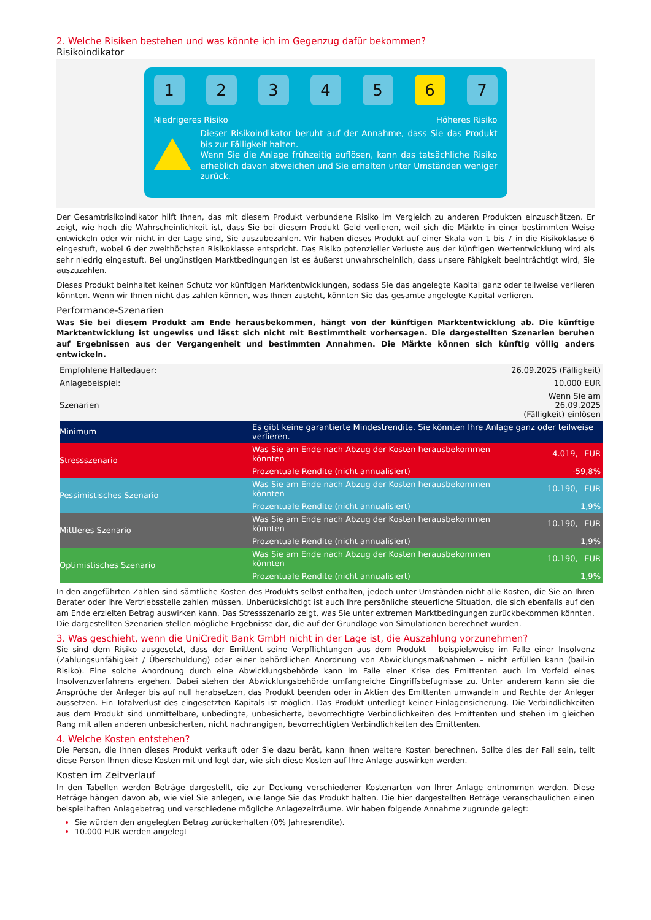2. Welche Risiken bestehen und was könnte ich im Gegenzug dafür bekommen?
Risikoindikator
1 2 3 4 5 6 7
Niedrigeres Risiko Höheres Risiko
Dieser Risikoindikator beruht auf der Annahme, dass Sie das Produkt bis zur Fälligkeit halten.
Wenn Sie die Anlage frühzeitig auflösen, kann das tatsächliche Risiko erheblich davon abweichen und Sie erhalten unter Umständen weniger zurück.
Der Gesamtrisikoindikator hilft Ihnen, das mit diesem Produkt verbundene Risiko im Vergleich zu anderen Produkten einzuschätzen. Er zeigt, wie hoch die Wahrscheinlichkeit ist, dass Sie bei diesem Produkt Geld verlieren, weil sich die Märkte in einer bestimmten Weise entwickeln oder wir nicht in der Lage sind, Sie auszubezahlen. Wir haben dieses Produkt auf einer Skala von 1 bis 7 in die Risikoklasse 6 eingestuft, wobei 6 der zweithöchsten Risikoklasse entspricht. Das Risiko potenzieller Verluste aus der künftigen Wertentwicklung wird als sehr niedrig eingestuft. Bei ungünstigen Marktbedingungen ist es äußerst unwahrscheinlich, dass unsere Fähigkeit beeinträchtigt wird, Sie auszuzahlen.
Dieses Produkt beinhaltet keinen Schutz vor künftigen Marktentwicklungen, sodass Sie das angelegte Kapital ganz oder teilweise verlieren könnten. Wenn wir Ihnen nicht das zahlen können, was Ihnen zusteht, könnten Sie das gesamte angelegte Kapital verlieren.
Performance-Szenarien
Was Sie bei diesem Produkt am Ende herausbekommen, hängt von der künftigen Marktentwicklung ab. Die künftige Marktentwicklung ist ungewiss und lässt sich nicht mit Bestimmtheit vorhersagen. Die dargestellten Szenarien beruhen auf Ergebnissen aus der Vergangenheit und bestimmten Annahmen. Die Märkte können sich künftig völlig anders entwickeln.
| Empfohlene Haltedauer: | | 26.09.2025 (Fälligkeit) |
| Anlagebeispiel: | | 10.000 EUR |
| Szenarien | | Wenn Sie am 26.09.2025 (Fälligkeit) einlösen |
| Minimum | Es gibt keine garantierte Mindestrendite. Sie könnten Ihre Anlage ganz oder teilweise verlieren. | |
| Stressszenario | Was Sie am Ende nach Abzug der Kosten herausbekommen könnten | 4.019,– EUR |
| | Prozentuale Rendite (nicht annualisiert) | -59,8% |
| Pessimistisches Szenario | Was Sie am Ende nach Abzug der Kosten herausbekommen könnten | 10.190,– EUR |
| | Prozentuale Rendite (nicht annualisiert) | 1,9% |
| Mittleres Szenario | Was Sie am Ende nach Abzug der Kosten herausbekommen könnten | 10.190,– EUR |
| | Prozentuale Rendite (nicht annualisiert) | 1,9% |
| Optimistisches Szenario | Was Sie am Ende nach Abzug der Kosten herausbekommen könnten | 10.190,– EUR |
| | Prozentuale Rendite (nicht annualisiert) | 1,9% |
In den angeführten Zahlen sind sämtliche Kosten des Produkts selbst enthalten, jedoch unter Umständen nicht alle Kosten, die Sie an Ihren Berater oder Ihre Vertriebsstelle zahlen müssen. Unberücksichtigt ist auch Ihre persönliche steuerliche Situation, die sich ebenfalls auf den am Ende erzielten Betrag auswirken kann. Das Stressszenario zeigt, was Sie unter extremen Marktbedingungen zurückbekommen könnten. Die dargestellten Szenarien stellen mögliche Ergebnisse dar, die auf der Grundlage von Simulationen berechnet wurden.
3. Was geschieht, wenn die UniCredit Bank GmbH nicht in der Lage ist, die Auszahlung vorzunehmen?
Sie sind dem Risiko ausgesetzt, dass der Emittent seine Verpflichtungen aus dem Produkt – beispielsweise im Falle einer Insolvenz (Zahlungsunfähigkeit / Überschuldung) oder einer behördlichen Anordnung von Abwicklungsmaßnahmen – nicht erfüllen kann (bail-in Risiko). Eine solche Anordnung durch eine Abwicklungsbehörde kann im Falle einer Krise des Emittenten auch im Vorfeld eines Insolvenzverfahrens ergehen. Dabei stehen der Abwicklungsbehörde umfangreiche Eingriffsbefugnisse zu. Unter anderem kann sie die Ansprüche der Anleger bis auf null herabsetzen, das Produkt beenden oder in Aktien des Emittenten umwandeln und Rechte der Anleger aussetzen. Ein Totalverlust des eingesetzten Kapitals ist möglich. Das Produkt unterliegt keiner Einlagensicherung. Die Verbindlichkeiten aus dem Produkt sind unmittelbare, unbedingte, unbesicherte, bevorrechtigte Verbindlichkeiten des Emittenten und stehen im gleichen Rang mit allen anderen unbesicherten, nicht nachrangigen, bevorrechtigten Verbindlichkeiten des Emittenten.
4. Welche Kosten entstehen?
Die Person, die Ihnen dieses Produkt verkauft oder Sie dazu berät, kann Ihnen weitere Kosten berechnen. Sollte dies der Fall sein, teilt diese Person Ihnen diese Kosten mit und legt dar, wie sich diese Kosten auf Ihre Anlage auswirken werden.
Kosten im Zeitverlauf
In den Tabellen werden Beträge dargestellt, die zur Deckung verschiedener Kostenarten von Ihrer Anlage entnommen werden. Diese Beträge hängen davon ab, wie viel Sie anlegen, wie lange Sie das Produkt halten. Die hier dargestellten Beträge veranschaulichen einen beispielhaften Anlagebetrag und verschiedene mögliche Anlagezeiträume. Wir haben folgende Annahme zugrunde gelegt:
Sie würden den angelegten Betrag zurückerhalten (0% Jahresrendite).
10.000 EUR werden angelegt